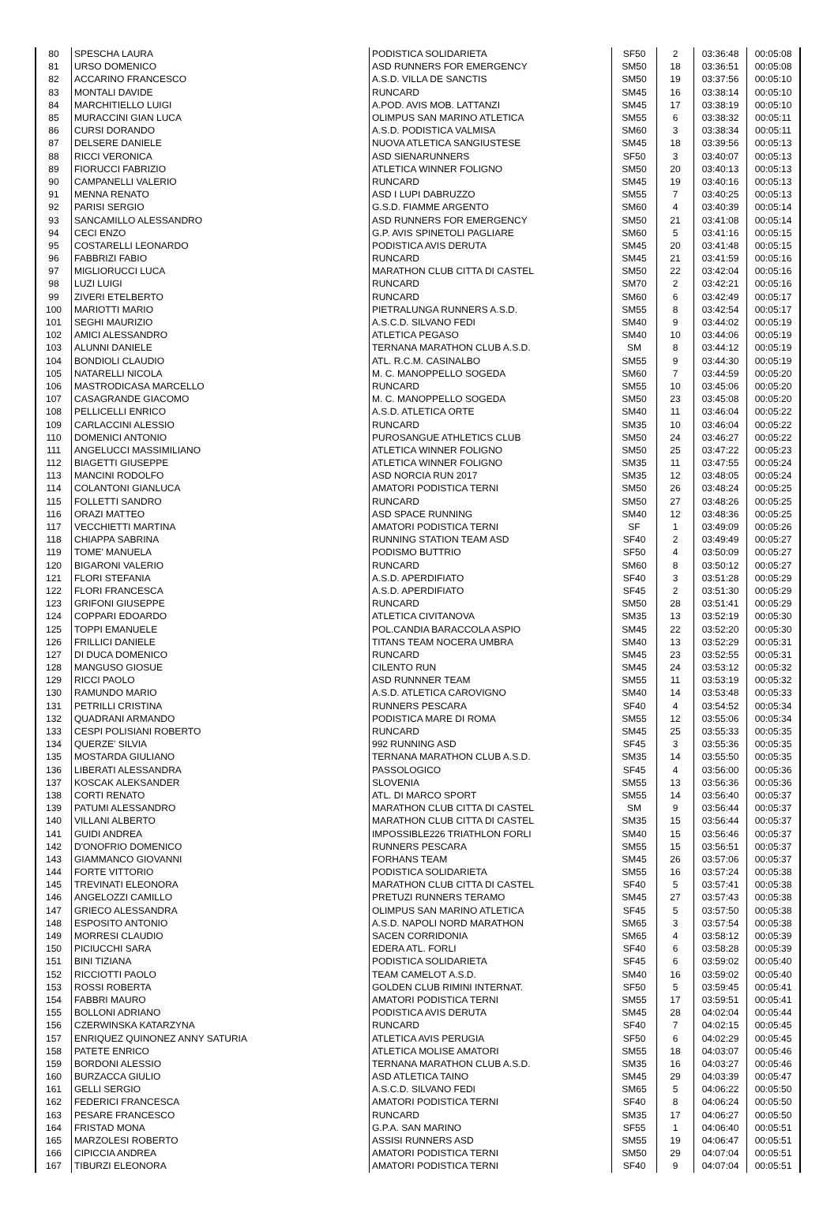| 80 | SPESCHA LAURA | PODISTICA SOLIDARIETA | SF50 | 2 | 03:36:48 | 00:05:08 |
| 81 | URSO DOMENICO | ASD RUNNERS FOR EMERGENCY | SM50 | 18 | 03:36:51 | 00:05:08 |
| 82 | ACCARINO FRANCESCO | A.S.D. VILLA DE SANCTIS | SM50 | 19 | 03:37:56 | 00:05:10 |
| 83 | MONTALI DAVIDE | RUNCARD | SM45 | 16 | 03:38:14 | 00:05:10 |
| 84 | MARCHITIELLO LUIGI | A.POD. AVIS MOB. LATTANZI | SM45 | 17 | 03:38:19 | 00:05:10 |
| 85 | MURACCINI GIAN LUCA | OLIMPUS SAN MARINO ATLETICA | SM55 | 6 | 03:38:32 | 00:05:11 |
| 86 | CURSI DORANDO | A.S.D. PODISTICA VALMISA | SM60 | 3 | 03:38:34 | 00:05:11 |
| 87 | DELSERE DANIELE | NUOVA ATLETICA SANGIUSTESE | SM45 | 18 | 03:39:56 | 00:05:13 |
| 88 | RICCI VERONICA | ASD SIENARUNNERS | SF50 | 3 | 03:40:07 | 00:05:13 |
| 89 | FIORUCCI FABRIZIO | ATLETICA WINNER FOLIGNO | SM50 | 20 | 03:40:13 | 00:05:13 |
| 90 | CAMPANELLI VALERIO | RUNCARD | SM45 | 19 | 03:40:16 | 00:05:13 |
| 91 | MENNA RENATO | ASD I LUPI DABRUZZO | SM55 | 7 | 03:40:25 | 00:05:13 |
| 92 | PARISI SERGIO | G.S.D. FIAMME ARGENTO | SM60 | 4 | 03:40:39 | 00:05:14 |
| 93 | SANCAMILLO ALESSANDRO | ASD RUNNERS FOR EMERGENCY | SM50 | 21 | 03:41:08 | 00:05:14 |
| 94 | CECI ENZO | G.P. AVIS SPINETOLI PAGLIARE | SM60 | 5 | 03:41:16 | 00:05:15 |
| 95 | COSTARELLI LEONARDO | PODISTICA AVIS DERUTA | SM45 | 20 | 03:41:48 | 00:05:15 |
| 96 | FABBRIZI FABIO | RUNCARD | SM45 | 21 | 03:41:59 | 00:05:16 |
| 97 | MIGLIORUCCI LUCA | MARATHON CLUB CITTA DI CASTEL | SM50 | 22 | 03:42:04 | 00:05:16 |
| 98 | LUZI LUIGI | RUNCARD | SM70 | 2 | 03:42:21 | 00:05:16 |
| 99 | ZIVERI ETELBERTO | RUNCARD | SM60 | 6 | 03:42:49 | 00:05:17 |
| 100 | MARIOTTI MARIO | PIETRALUNGA RUNNERS A.S.D. | SM55 | 8 | 03:42:54 | 00:05:17 |
| 101 | SEGHI MAURIZIO | A.S.C.D. SILVANO FEDI | SM40 | 9 | 03:44:02 | 00:05:19 |
| 102 | AMICI ALESSANDRO | ATLETICA PEGASO | SM40 | 10 | 03:44:06 | 00:05:19 |
| 103 | ALUNNI DANIELE | TERNANA MARATHON CLUB A.S.D. | SM | 8 | 03:44:12 | 00:05:19 |
| 104 | BONDIOLI CLAUDIO | ATL. R.C.M. CASINALBO | SM55 | 9 | 03:44:30 | 00:05:19 |
| 105 | NATARELLI NICOLA | M. C. MANOPPELLO SOGEDA | SM60 | 7 | 03:44:59 | 00:05:20 |
| 106 | MASTRODICASA MARCELLO | RUNCARD | SM55 | 10 | 03:45:06 | 00:05:20 |
| 107 | CASAGRANDE GIACOMO | M. C. MANOPPELLO SOGEDA | SM50 | 23 | 03:45:08 | 00:05:20 |
| 108 | PELLICELLI ENRICO | A.S.D. ATLETICA ORTE | SM40 | 11 | 03:46:04 | 00:05:22 |
| 109 | CARLACCINI ALESSIO | RUNCARD | SM35 | 10 | 03:46:04 | 00:05:22 |
| 110 | DOMENICI ANTONIO | PUROSANGUE ATHLETICS CLUB | SM50 | 24 | 03:46:27 | 00:05:22 |
| 111 | ANGELUCCI MASSIMILIANO | ATLETICA WINNER FOLIGNO | SM50 | 25 | 03:47:22 | 00:05:23 |
| 112 | BIAGETTI GIUSEPPE | ATLETICA WINNER FOLIGNO | SM35 | 11 | 03:47:55 | 00:05:24 |
| 113 | MANCINI RODOLFO | ASD NORCIA RUN 2017 | SM35 | 12 | 03:48:05 | 00:05:24 |
| 114 | COLANTONI GIANLUCA | AMATORI PODISTICA TERNI | SM50 | 26 | 03:48:24 | 00:05:25 |
| 115 | FOLLETTI SANDRO | RUNCARD | SM50 | 27 | 03:48:26 | 00:05:25 |
| 116 | ORAZI MATTEO | ASD SPACE RUNNING | SM40 | 12 | 03:48:36 | 00:05:25 |
| 117 | VECCHIETTI MARTINA | AMATORI PODISTICA TERNI | SF | 1 | 03:49:09 | 00:05:26 |
| 118 | CHIAPPA SABRINA | RUNNING STATION TEAM ASD | SF40 | 2 | 03:49:49 | 00:05:27 |
| 119 | TOME' MANUELA | PODISMO BUTTRIO | SF50 | 4 | 03:50:09 | 00:05:27 |
| 120 | BIGARONI VALERIO | RUNCARD | SM60 | 8 | 03:50:12 | 00:05:27 |
| 121 | FLORI STEFANIA | A.S.D. APERDIFIATO | SF40 | 3 | 03:51:28 | 00:05:29 |
| 122 | FLORI FRANCESCA | A.S.D. APERDIFIATO | SF45 | 2 | 03:51:30 | 00:05:29 |
| 123 | GRIFONI GIUSEPPE | RUNCARD | SM50 | 28 | 03:51:41 | 00:05:29 |
| 124 | COPPARI EDOARDO | ATLETICA CIVITANOVA | SM35 | 13 | 03:52:19 | 00:05:30 |
| 125 | TOPPI EMANUELE | POL.CANDIA BARACCOLA ASPIO | SM45 | 22 | 03:52:20 | 00:05:30 |
| 126 | FRILLICI DANIELE | TITANS TEAM NOCERA UMBRA | SM40 | 13 | 03:52:29 | 00:05:31 |
| 127 | DI DUCA DOMENICO | RUNCARD | SM45 | 23 | 03:52:55 | 00:05:31 |
| 128 | MANGUSO GIOSUE | CILENTO RUN | SM45 | 24 | 03:53:12 | 00:05:32 |
| 129 | RICCI PAOLO | ASD RUNNNER TEAM | SM55 | 11 | 03:53:19 | 00:05:32 |
| 130 | RAMUNDO MARIO | A.S.D. ATLETICA CAROVIGNO | SM40 | 14 | 03:53:48 | 00:05:33 |
| 131 | PETRILLI CRISTINA | RUNNERS PESCARA | SF40 | 4 | 03:54:52 | 00:05:34 |
| 132 | QUADRANI ARMANDO | PODISTICA MARE DI ROMA | SM55 | 12 | 03:55:06 | 00:05:34 |
| 133 | CESPI POLISIANI ROBERTO | RUNCARD | SM45 | 25 | 03:55:33 | 00:05:35 |
| 134 | QUERZE' SILVIA | 992 RUNNING ASD | SF45 | 3 | 03:55:36 | 00:05:35 |
| 135 | MOSTARDA GIULIANO | TERNANA MARATHON CLUB A.S.D. | SM35 | 14 | 03:55:50 | 00:05:35 |
| 136 | LIBERATI ALESSANDRA | PASSOLOGICO | SF45 | 4 | 03:56:00 | 00:05:36 |
| 137 | KOSCAK ALEKSANDER | SLOVENIA | SM55 | 13 | 03:56:36 | 00:05:36 |
| 138 | CORTI RENATO | ATL. DI MARCO SPORT | SM55 | 14 | 03:56:40 | 00:05:37 |
| 139 | PATUMI ALESSANDRO | MARATHON CLUB CITTA DI CASTEL | SM | 9 | 03:56:44 | 00:05:37 |
| 140 | VILLANI ALBERTO | MARATHON CLUB CITTA DI CASTEL | SM35 | 15 | 03:56:44 | 00:05:37 |
| 141 | GUIDI ANDREA | IMPOSSIBLE226 TRIATHLON FORLI | SM40 | 15 | 03:56:46 | 00:05:37 |
| 142 | D'ONOFRIO DOMENICO | RUNNERS PESCARA | SM55 | 15 | 03:56:51 | 00:05:37 |
| 143 | GIAMMANCO GIOVANNI | FORHANS TEAM | SM45 | 26 | 03:57:06 | 00:05:37 |
| 144 | FORTE VITTORIO | PODISTICA SOLIDARIETA | SM55 | 16 | 03:57:24 | 00:05:38 |
| 145 | TREVINATI ELEONORA | MARATHON CLUB CITTA DI CASTEL | SF40 | 5 | 03:57:41 | 00:05:38 |
| 146 | ANGELOZZI CAMILLO | PRETUZI RUNNERS TERAMO | SM45 | 27 | 03:57:43 | 00:05:38 |
| 147 | GRIECO ALESSANDRA | OLIMPUS SAN MARINO ATLETICA | SF45 | 5 | 03:57:50 | 00:05:38 |
| 148 | ESPOSITO ANTONIO | A.S.D. NAPOLI NORD MARATHON | SM65 | 3 | 03:57:54 | 00:05:38 |
| 149 | MORRESI CLAUDIO | SACEN CORRIDONIA | SM65 | 4 | 03:58:12 | 00:05:39 |
| 150 | PICIUCCHI SARA | EDERA ATL. FORLI | SF40 | 6 | 03:58:28 | 00:05:39 |
| 151 | BINI TIZIANA | PODISTICA SOLIDARIETA | SF45 | 6 | 03:59:02 | 00:05:40 |
| 152 | RICCIOTTI PAOLO | TEAM CAMELOT A.S.D. | SM40 | 16 | 03:59:02 | 00:05:40 |
| 153 | ROSSI ROBERTA | GOLDEN CLUB RIMINI INTERNAT. | SF50 | 5 | 03:59:45 | 00:05:41 |
| 154 | FABBRI MAURO | AMATORI PODISTICA TERNI | SM55 | 17 | 03:59:51 | 00:05:41 |
| 155 | BOLLONI ADRIANO | PODISTICA AVIS DERUTA | SM45 | 28 | 04:02:04 | 00:05:44 |
| 156 | CZERWINSKA KATARZYNA | RUNCARD | SF40 | 7 | 04:02:15 | 00:05:45 |
| 157 | ENRIQUEZ QUINONEZ ANNY SATURIA | ATLETICA AVIS PERUGIA | SF50 | 6 | 04:02:29 | 00:05:45 |
| 158 | PATETE ENRICO | ATLETICA MOLISE AMATORI | SM55 | 18 | 04:03:07 | 00:05:46 |
| 159 | BORDONI ALESSIO | TERNANA MARATHON CLUB A.S.D. | SM35 | 16 | 04:03:27 | 00:05:46 |
| 160 | BURZACCA GIULIO | ASD ATLETICA TAINO | SM45 | 29 | 04:03:39 | 00:05:47 |
| 161 | GELLI SERGIO | A.S.C.D. SILVANO FEDI | SM65 | 5 | 04:06:22 | 00:05:50 |
| 162 | FEDERICI FRANCESCA | AMATORI PODISTICA TERNI | SF40 | 8 | 04:06:24 | 00:05:50 |
| 163 | PESARE FRANCESCO | RUNCARD | SM35 | 17 | 04:06:27 | 00:05:50 |
| 164 | FRISTAD MONA | G.P.A. SAN MARINO | SF55 | 1 | 04:06:40 | 00:05:51 |
| 165 | MARZOLESI ROBERTO | ASSISI RUNNERS ASD | SM55 | 19 | 04:06:47 | 00:05:51 |
| 166 | CIPICCIA ANDREA | AMATORI PODISTICA TERNI | SM50 | 29 | 04:07:04 | 00:05:51 |
| 167 | TIBURZI ELEONORA | AMATORI PODISTICA TERNI | SF40 | 9 | 04:07:04 | 00:05:51 |